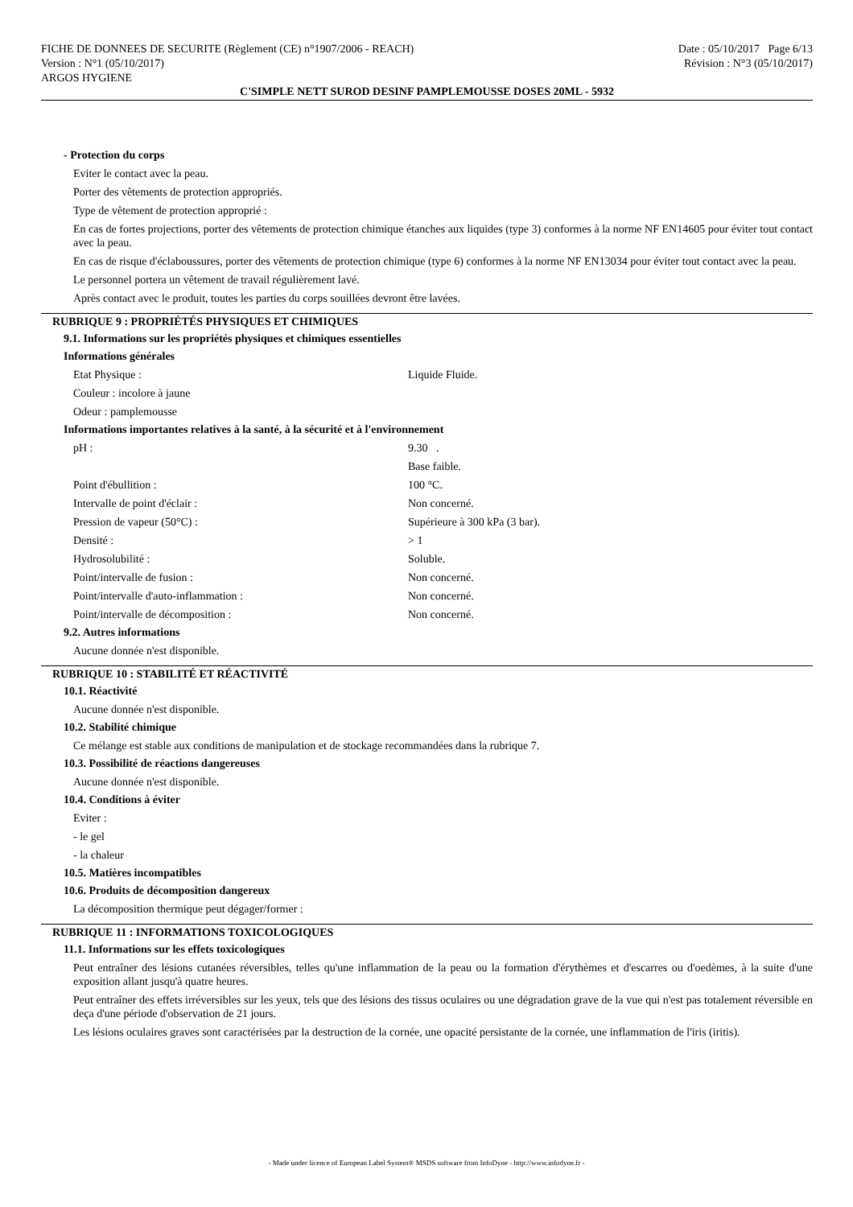FICHE DE DONNEES DE SECURITE (Règlement (CE) n°1907/2006 - REACH)
Version : N°1 (05/10/2017)
ARGOS HYGIENE
Date : 05/10/2017 Page 6/13
Révision : N°3 (05/10/2017)
C'SIMPLE NETT SUROD DESINF PAMPLEMOUSSE DOSES 20ML - 5932
- Protection du corps
Eviter le contact avec la peau.
Porter des vêtements de protection appropriés.
Type de vêtement de protection approprié :
En cas de fortes projections, porter des vêtements de protection chimique étanches aux liquides (type 3) conformes à la norme NF EN14605 pour éviter tout contact avec la peau.
En cas de risque d'éclaboussures, porter des vêtements de protection chimique (type 6) conformes à la norme NF EN13034 pour éviter tout contact avec la peau.
Le personnel portera un vêtement de travail régulièrement lavé.
Après contact avec le produit, toutes les parties du corps souillées devront être lavées.
RUBRIQUE 9 : PROPRIÉTÉS PHYSIQUES ET CHIMIQUES
9.1. Informations sur les propriétés physiques et chimiques essentielles
Informations générales
| Etat Physique : | Liquide Fluide. |
| Couleur : incolore à jaune | |
| Odeur : pamplemousse | |
Informations importantes relatives à la santé, à la sécurité et à l'environnement
| pH : | 9.30 . |
| | Base faible. |
| Point d'ébullition : | 100 °C. |
| Intervalle de point d'éclair : | Non concerné. |
| Pression de vapeur (50°C) : | Supérieure à 300 kPa (3 bar). |
| Densité : | > 1 |
| Hydrosolubilité : | Soluble. |
| Point/intervalle de fusion : | Non concerné. |
| Point/intervalle d'auto-inflammation : | Non concerné. |
| Point/intervalle de décomposition : | Non concerné. |
9.2. Autres informations
Aucune donnée n'est disponible.
RUBRIQUE 10 : STABILITÉ ET RÉACTIVITÉ
10.1. Réactivité
Aucune donnée n'est disponible.
10.2. Stabilité chimique
Ce mélange est stable aux conditions de manipulation et de stockage recommandées dans la rubrique 7.
10.3. Possibilité de réactions dangereuses
Aucune donnée n'est disponible.
10.4. Conditions à éviter
Eviter :
- le gel
- la chaleur
10.5. Matières incompatibles
10.6. Produits de décomposition dangereux
La décomposition thermique peut dégager/former :
RUBRIQUE 11 : INFORMATIONS TOXICOLOGIQUES
11.1. Informations sur les effets toxicologiques
Peut entraîner des lésions cutanées réversibles, telles qu'une inflammation de la peau ou la formation d'érythèmes et d'escarres ou d'oedèmes, à la suite d'une exposition allant jusqu'à quatre heures.
Peut entraîner des effets irréversibles sur les yeux, tels que des lésions des tissus oculaires ou une dégradation grave de la vue qui n'est pas totalement réversible en deça d'une période d'observation de 21 jours.
Les lésions oculaires graves sont caractérisées par la destruction de la cornée, une opacité persistante de la cornée, une inflammation de l'iris (iritis).
- Made under licence of European Label System® MSDS software from InfoDyne - http://www.infodyne.fr -